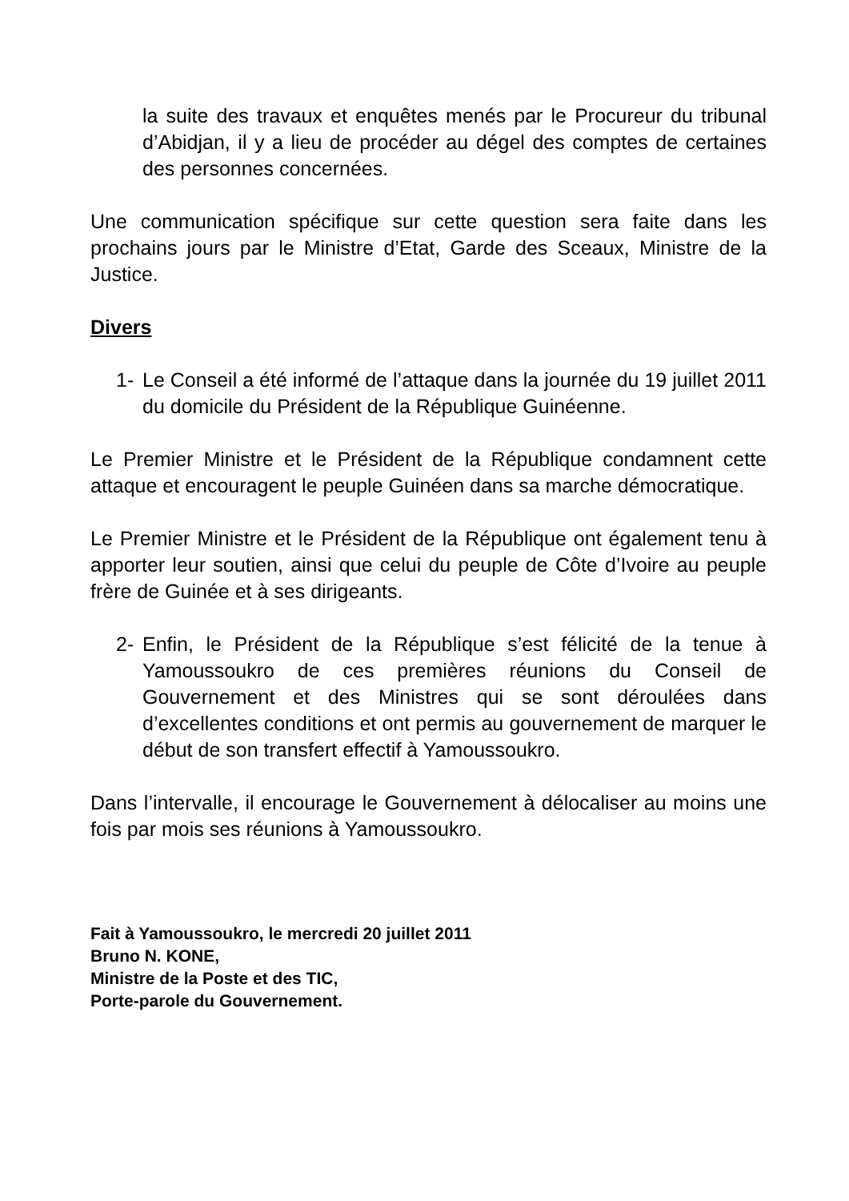la suite des travaux et enquêtes menés par le Procureur du tribunal d’Abidjan, il y a lieu de procéder au dégel des comptes de certaines des personnes concernées.
Une communication spécifique sur cette question sera faite dans les prochains jours par le Ministre d’Etat, Garde des Sceaux, Ministre de la Justice.
Divers
1- Le Conseil a été informé de l’attaque dans la journée du 19 juillet 2011 du domicile du Président de la République Guinéenne.
Le Premier Ministre et le Président de la République condamnent cette attaque et encouragent le peuple Guinéen dans sa marche démocratique.
Le Premier Ministre et le Président de la République ont également tenu à apporter leur soutien, ainsi que celui du peuple de Côte d’Ivoire au peuple frère de Guinée et à ses dirigeants.
2- Enfin, le Président de la République s’est félicité de la tenue à Yamoussoukro de ces premières réunions du Conseil de Gouvernement et des Ministres qui se sont déroulées dans d’excellentes conditions et ont permis au gouvernement de marquer le début de son transfert effectif à Yamoussoukro.
Dans l’intervalle, il encourage le Gouvernement à délocaliser au moins une fois par mois ses réunions à Yamoussoukro.
Fait à Yamoussoukro, le mercredi 20 juillet 2011
Bruno N. KONE,
Ministre de la Poste et des TIC,
Porte-parole du Gouvernement.